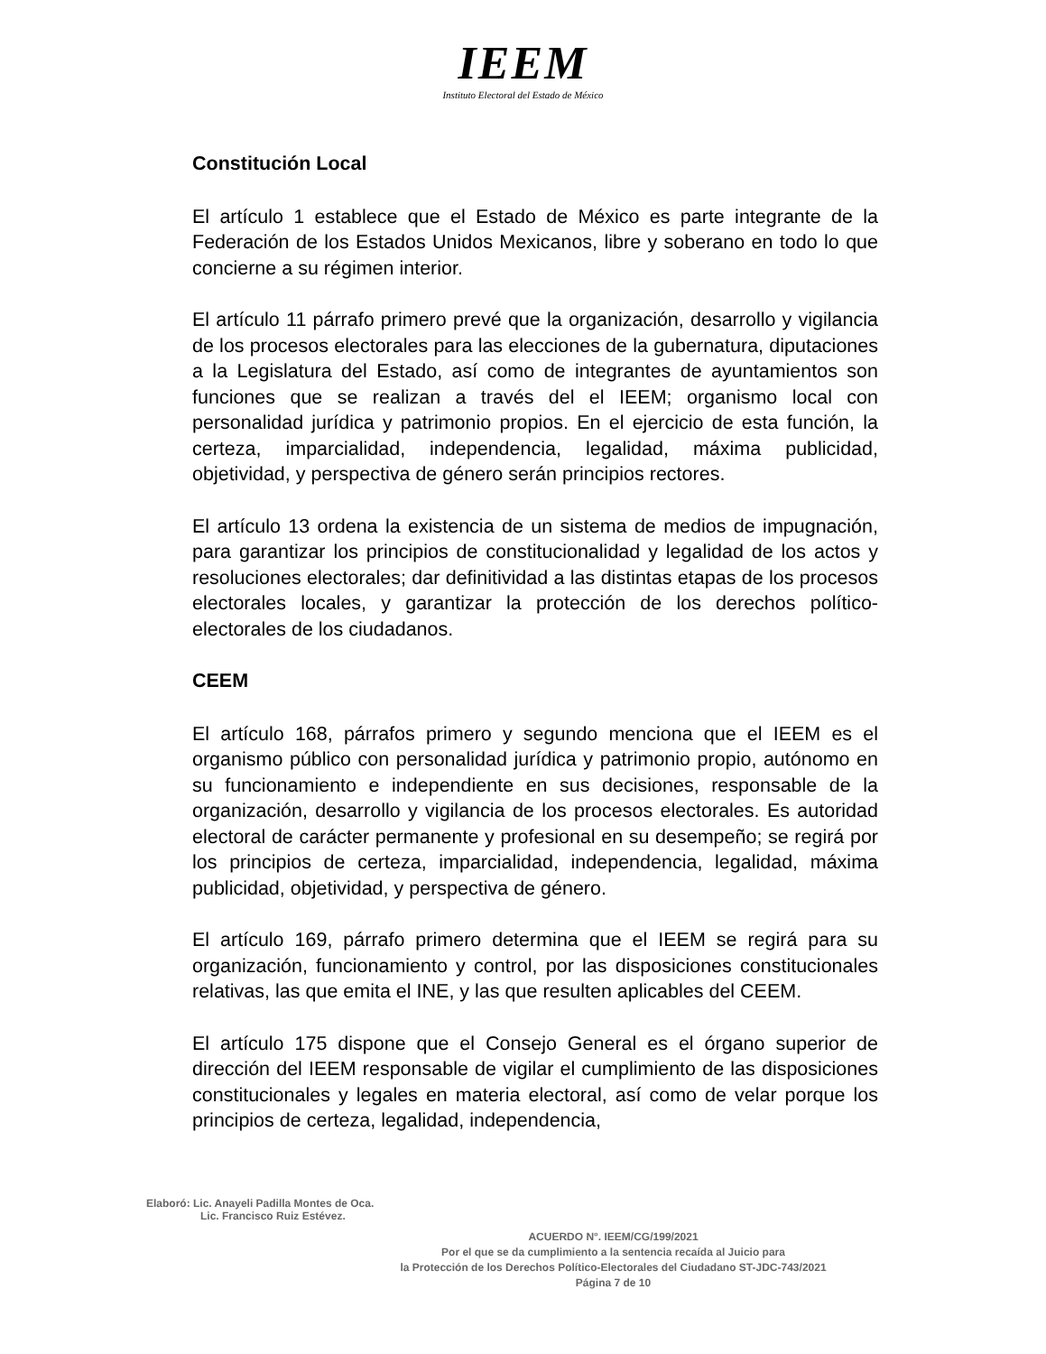IEEM
Instituto Electoral del Estado de México
Constitución Local
El artículo 1 establece que el Estado de México es parte integrante de la Federación de los Estados Unidos Mexicanos, libre y soberano en todo lo que concierne a su régimen interior.
El artículo 11 párrafo primero prevé que la organización, desarrollo y vigilancia de los procesos electorales para las elecciones de la gubernatura, diputaciones a la Legislatura del Estado, así como de integrantes de ayuntamientos son funciones que se realizan a través del el IEEM; organismo local con personalidad jurídica y patrimonio propios. En el ejercicio de esta función, la certeza, imparcialidad, independencia, legalidad, máxima publicidad, objetividad, y perspectiva de género serán principios rectores.
El artículo 13 ordena la existencia de un sistema de medios de impugnación, para garantizar los principios de constitucionalidad y legalidad de los actos y resoluciones electorales; dar definitividad a las distintas etapas de los procesos electorales locales, y garantizar la protección de los derechos político-electorales de los ciudadanos.
CEEM
El artículo 168, párrafos primero y segundo menciona que el IEEM es el organismo público con personalidad jurídica y patrimonio propio, autónomo en su funcionamiento e independiente en sus decisiones, responsable de la organización, desarrollo y vigilancia de los procesos electorales. Es autoridad electoral de carácter permanente y profesional en su desempeño; se regirá por los principios de certeza, imparcialidad, independencia, legalidad, máxima publicidad, objetividad, y perspectiva de género.
El artículo 169, párrafo primero determina que el IEEM se regirá para su organización, funcionamiento y control, por las disposiciones constitucionales relativas, las que emita el INE, y las que resulten aplicables del CEEM.
El artículo 175 dispone que el Consejo General es el órgano superior de dirección del IEEM responsable de vigilar el cumplimiento de las disposiciones constitucionales y legales en materia electoral, así como de velar porque los principios de certeza, legalidad, independencia,
Elaboró: Lic. Anayeli Padilla Montes de Oca.
Lic. Francisco Ruiz Estévez.
ACUERDO N°. IEEM/CG/199/2021
Por el que se da cumplimiento a la sentencia recaída al Juicio para
la Protección de los Derechos Político-Electorales del Ciudadano ST-JDC-743/2021
Página 7 de 10